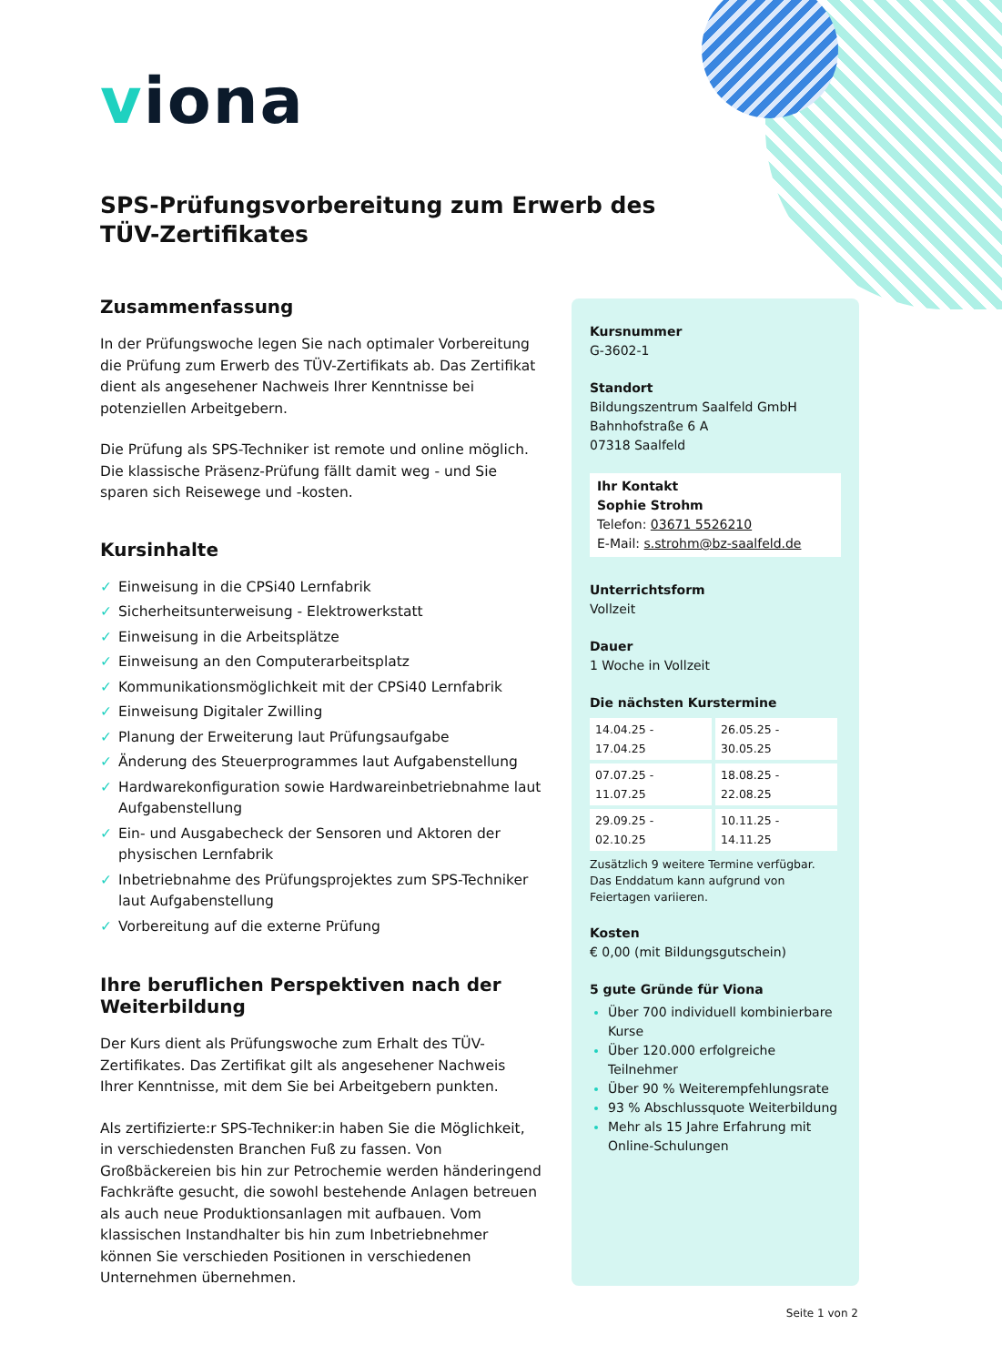viona
SPS-Prüfungsvorbereitung zum Erwerb des TÜV-Zertifikates
Zusammenfassung
In der Prüfungswoche legen Sie nach optimaler Vorbereitung die Prüfung zum Erwerb des TÜV-Zertifikats ab. Das Zertifikat dient als angesehener Nachweis Ihrer Kenntnisse bei potenziellen Arbeitgebern.
Die Prüfung als SPS-Techniker ist remote und online möglich. Die klassische Präsenz-Prüfung fällt damit weg - und Sie sparen sich Reisewege und -kosten.
Kursinhalte
✓ Einweisung in die CPSi40 Lernfabrik
✓ Sicherheitsunterweisung - Elektrowerkstatt
✓ Einweisung in die Arbeitsplätze
✓ Einweisung an den Computerarbeitsplatz
✓ Kommunikationsmöglichkeit mit der CPSi40 Lernfabrik
✓ Einweisung Digitaler Zwilling
✓ Planung der Erweiterung laut Prüfungsaufgabe
✓ Änderung des Steuerprogrammes laut Aufgabenstellung
✓ Hardwarekonfiguration sowie Hardwareinbetriebnahme laut Aufgabenstellung
✓ Ein- und Ausgabecheck der Sensoren und Aktoren der physischen Lernfabrik
✓ Inbetriebnahme des Prüfungsprojektes zum SPS-Techniker laut Aufgabenstellung
✓ Vorbereitung auf die externe Prüfung
Ihre beruflichen Perspektiven nach der Weiterbildung
Der Kurs dient als Prüfungswoche zum Erhalt des TÜV-Zertifikates. Das Zertifikat gilt als angesehener Nachweis Ihrer Kenntnisse, mit dem Sie bei Arbeitgebern punkten.
Als zertifizierte:r SPS-Techniker:in haben Sie die Möglichkeit, in verschiedensten Branchen Fuß zu fassen. Von Großbäckereien bis hin zur Petrochemie werden händeringend Fachkräfte gesucht, die sowohl bestehende Anlagen betreuen als auch neue Produktionsanlagen mit aufbauen. Vom klassischen Instandhalter bis hin zum Inbetriebnehmer können Sie verschieden Positionen in verschiedenen Unternehmen übernehmen.
Kursnummer
G-3602-1
Standort
Bildungszentrum Saalfeld GmbH
Bahnhofstraße 6 A
07318 Saalfeld
Ihr Kontakt
Sophie Strohm
Telefon: 03671 5526210
E-Mail: s.strohm@bz-saalfeld.de
Unterrichtsform
Vollzeit
Dauer
1 Woche in Vollzeit
Die nächsten Kurstermine
| 14.04.25 - 17.04.25 | 26.05.25 - 30.05.25 |
| 07.07.25 - 11.07.25 | 18.08.25 - 22.08.25 |
| 29.09.25 - 02.10.25 | 10.11.25 - 14.11.25 |
Zusätzlich 9 weitere Termine verfügbar.
Das Enddatum kann aufgrund von Feiertagen variieren.
Kosten
€ 0,00 (mit Bildungsgutschein)
5 gute Gründe für Viona
Über 700 individuell kombinierbare Kurse
Über 120.000 erfolgreiche Teilnehmer
Über 90 % Weiterempfehlungsrate
93 % Abschlussquote Weiterbildung
Mehr als 15 Jahre Erfahrung mit Online-Schulungen
Seite 1 von 2